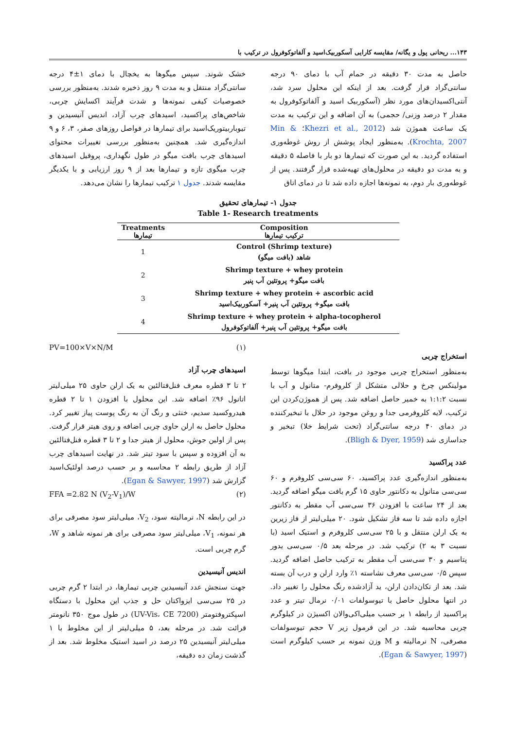۱۴۳... ریحانی پول و یگانه/ مقایسه کارایی آسکوربیک‌اسید و آلفاتوکوفرول در ترکیب با
حاصل به مدت ۳۰ دقیقه در حمام آب با دمای ۹۰ درجه سانتی‌گراد قرار گرفت. بعد از اینکه این محلول سرد شد، آنتی‌اکسیدان‌های مورد نظر (آسکوربیک اسید و آلفاتوکوفرول به مقدار ۲ درصد وزنی/ حجمی) به آن اضافه و این ترکیب به مدت یک ساعت هموژن شد (Khezri et al., 2012؛ Min & Krochta, 2007). به‌منظور ایجاد پوشش از روش غوطه‌وری استفاده گردید. به این صورت که تیمارها دو بار با فاصله ۵ دقیقه و به مدت دو دقیقه در محلول‌های تهیه‌شده قرار گرفتند. پس از غوطه‌وری بار دوم، به نمونه‌ها اجازه داده شد تا در دمای اتاق
خشک شوند. سپس میگوها به یخچال با دمای ۱±۴ درجه سانتی‌گراد منتقل و به مدت ۹ روز ذخیره شدند. به‌منظور بررسی خصوصیات کیفی نمونه‌ها و شدت فرآیند اکسایش چربی، شاخص‌های پراکسید، اسیدهای چرب آزاد، اندیس آنیسیدین و تیوباربیتوریک‌اسید برای تیمارها در فواصل روزهای صفر، ۳، ۶ و ۹ اندازه‌گیری شد. همچنین به‌منظور بررسی تغییرات محتوای اسیدهای چرب بافت میگو در طول نگهداری، پروفیل اسیدهای چرب میگوی تازه و تیمارها بعد از ۹ روز ارزیابی و با یکدیگر مقایسه شدند. جدول ۱ ترکیب تیمارها را نشان می‌دهد.
جدول ۱- تیمارهای تحقیق
Table 1- Research treatments
| Treatments تیمارها | Composition ترکیب تیمارها |
| --- | --- |
| 1 | Control (Shrimp texture) شاهد (بافت میگو) |
| 2 | Shrimp texture + whey protein بافت میگو+ پروتئین آب پنیر |
| 3 | Shrimp texture + whey protein + ascorbic acid بافت میگو+ پروتئین آب پنیر+ آسکوربیک‌اسید |
| 4 | Shrimp texture + whey protein + alpha-tocopherol بافت میگو+ پروتئین آب پنیر+ آلفاتوکوفرول |
استخراج چربی
به‌منظور استخراج چربی موجود در بافت، ابتدا میگوها توسط مولینکس چرخ و حلالی متشکل از کلروفرم- متانول و آب با نسبت ۱:۱:۲ به خمیر حاصل اضافه شد. پس از هموژن‌کردن این ترکیب، لایه کلروفرمی جدا و روغن موجود در حلال با تبخیرکننده در دمای ۴۰ درجه سانتی‌گراد (تحت شرایط خلا) تبخیر و جداسازی شد (Bligh & Dyer, 1959).
عدد پراکسید
به‌منظور اندازه‌گیری عدد پراکسید، ۶۰ سی‌سی کلروفرم و ۶۰ سی‌سی متانول به دکانتور حاوی ۱۵ گرم بافت میگو اضافه گردید. بعد از ۲۴ ساعت با افزودن ۳۶ سی‌سی آب مقطر به دکانتور اجازه داده شد تا سه فاز تشکیل شود. ۲۰ میلی‌لیتر از فاز زیرین به یک ارلن منتقل و با ۲۵ سی‌سی کلروفرم و استیک اسید (با نسبت ۳ به ۲) ترکیب شد. در مرحله بعد ۰/۵ سی‌سی یدور پتاسیم و ۳۰ سی‌سی آب مقطر به ترکیب حاصل اضافه گردید. سپس ۰/۵ سی‌سی معرف نشاسته ۱٪ وارد ارلن و درب آن بسته شد. بعد از تکان‌دادن ارلن، ید آزادشده رنگ محلول را تغییر داد. در انتها محلول حاصل با تیوسولفات ۰/۰۱ نرمال تیتر و عدد پراکسید از رابطه ۱ بر حسب میلی‌اکی‌والان اکسیژن در کیلوگرم چربی محاسبه شد. در این فرمول زیر V حجم تیوسولفات مصرفی، N نرمالیته و M وزن نمونه بر حسب کیلوگرم است (Egan & Sawyer, 1997).
PV=100×V×N/M (۱)
اسیدهای چرب آزاد
۲ تا ۳ قطره معرف فنل‌فتالئین به یک ارلن حاوی ۲۵ میلی‌لیتر اتانول ۹۶٪ اضافه شد. این محلول با افزودن ۱ تا ۲ قطره هیدروکسید سدیم، خنثی و رنگ آن به رنگ پوست پیاز تغییر کرد. محلول حاصل به ارلن حاوی چربی اضافه و روی هیتر قرار گرفت. پس از اولین جوش، محلول از هیتر جدا و ۲ تا ۳ قطره فنل‌فتالئین به آن افزوده و سپس با سود تیتر شد. در نهایت اسیدهای چرب آزاد از طریق رابطه ۲ محاسبه و بر حسب درصد اولئیک‌اسید گزارش شد (Egan & Sawyer, 1997).
FFA =2.82 N (V<sub>2</sub>-V<sub>1</sub>)/W (۲)
در این رابطه N، نرمالیته سود، V<sub>2</sub>، میلی‌لیتر سود مصرفی برای هر نمونه، V<sub>1</sub>، میلی‌لیتر سود مصرفی برای هر نمونه شاهد و W، گرم چربی است.
اندیس آنیسیدین
جهت سنجش عدد آنیسیدین چربی تیمارها، در ابتدا ۲ گرم چربی در ۲۵ سی‌سی ایزواکتان حل و جذب این محلول با دستگاه اسپکتروفتومتر (UV-Vis، CE 7200) در طول موج ۳۵۰ نانومتر قرائت شد. در مرحله بعد، ۵ میلی‌لیتر از این مخلوط با ۱ میلی‌لیتر آنیسیدین ۲۵ درصد در اسید استیک مخلوط شد. بعد از گذشت زمان ده دقیقه،